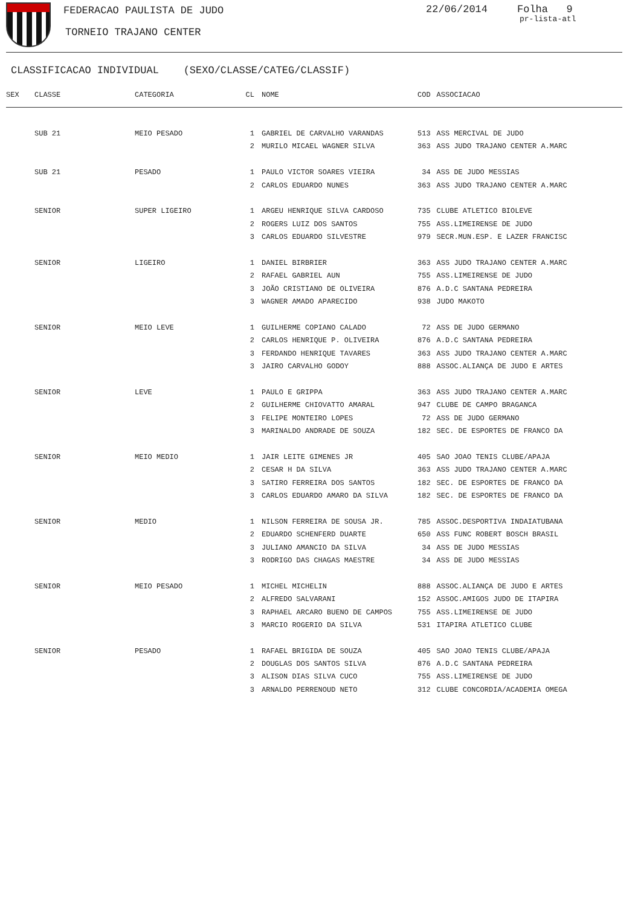FEDERACAO PAULISTA DE JUDO 22/06/2014 Folha 9
pr-lista-atl
TORNEIO TRAJANO CENTER
CLASSIFICACAO INDIVIDUAL (SEXO/CLASSE/CATEG/CLASSIF)
| SEX | CLASSE | CATEGORIA | CL | | NOME | COD | | ASSOCIACAO |
| --- | --- | --- | --- | --- | --- | --- | --- | --- |
| | SUB 21 | MEIO PESADO | 1 | | GABRIEL DE CARVALHO VARANDAS | 513 | | ASS MERCIVAL DE JUDO |
| | | | 2 | | MURILO MICAEL WAGNER SILVA | 363 | | ASS JUDO TRAJANO CENTER A.MARC |
| | SUB 21 | PESADO | 1 | | PAULO VICTOR SOARES VIEIRA | 34 | | ASS DE JUDO MESSIAS |
| | | | 2 | | CARLOS EDUARDO NUNES | 363 | | ASS JUDO TRAJANO CENTER A.MARC |
| | SENIOR | SUPER LIGEIRO | 1 | | ARGEU HENRIQUE SILVA CARDOSO | 735 | | CLUBE ATLETICO BIOLEVE |
| | | | 2 | | ROGERS LUIZ DOS SANTOS | 755 | | ASS.LIMEIRENSE DE JUDO |
| | | | 3 | | CARLOS EDUARDO SILVESTRE | 979 | | SECR.MUN.ESP. E LAZER FRANCISC |
| | SENIOR | LIGEIRO | 1 | | DANIEL BIRBRIER | 363 | | ASS JUDO TRAJANO CENTER A.MARC |
| | | | 2 | | RAFAEL GABRIEL AUN | 755 | | ASS.LIMEIRENSE DE JUDO |
| | | | 3 | | JOÃO CRISTIANO DE OLIVEIRA | 876 | | A.D.C SANTANA PEDREIRA |
| | | | 3 | | WAGNER AMADO APARECIDO | 938 | | JUDO MAKOTO |
| | SENIOR | MEIO LEVE | 1 | | GUILHERME COPIANO CALADO | 72 | | ASS DE JUDO GERMANO |
| | | | 2 | | CARLOS HENRIQUE P. OLIVEIRA | 876 | | A.D.C SANTANA PEDREIRA |
| | | | 3 | | FERDANDO HENRIQUE TAVARES | 363 | | ASS JUDO TRAJANO CENTER A.MARC |
| | | | 3 | | JAIRO CARVALHO GODOY | 888 | | ASSOC.ALIANÇA DE JUDO E ARTES |
| | SENIOR | LEVE | 1 | | PAULO E GRIPPA | 363 | | ASS JUDO TRAJANO CENTER A.MARC |
| | | | 2 | | GUILHERME CHIOVATTO AMARAL | 947 | | CLUBE DE CAMPO BRAGANCA |
| | | | 3 | | FELIPE MONTEIRO LOPES | 72 | | ASS DE JUDO GERMANO |
| | | | 3 | | MARINALDO ANDRADE DE SOUZA | 182 | | SEC. DE ESPORTES DE FRANCO DA |
| | SENIOR | MEIO MEDIO | 1 | | JAIR LEITE GIMENES JR | 405 | | SAO JOAO TENIS CLUBE/APAJA |
| | | | 2 | | CESAR H DA SILVA | 363 | | ASS JUDO TRAJANO CENTER A.MARC |
| | | | 3 | | SATIRO FERREIRA DOS SANTOS | 182 | | SEC. DE ESPORTES DE FRANCO DA |
| | | | 3 | | CARLOS EDUARDO AMARO DA SILVA | 182 | | SEC. DE ESPORTES DE FRANCO DA |
| | SENIOR | MEDIO | 1 | | NILSON FERREIRA DE SOUSA JR. | 785 | | ASSOC.DESPORTIVA INDAIATUBANA |
| | | | 2 | | EDUARDO SCHENFERD DUARTE | 650 | | ASS FUNC ROBERT BOSCH BRASIL |
| | | | 3 | | JULIANO AMANCIO DA SILVA | 34 | | ASS DE JUDO MESSIAS |
| | | | 3 | | RODRIGO DAS CHAGAS MAESTRE | 34 | | ASS DE JUDO MESSIAS |
| | SENIOR | MEIO PESADO | 1 | | MICHEL MICHELIN | 888 | | ASSOC.ALIANÇA DE JUDO E ARTES |
| | | | 2 | | ALFREDO SALVARANI | 152 | | ASSOC.AMIGOS JUDO DE ITAPIRA |
| | | | 3 | | RAPHAEL ARCARO BUENO DE CAMPOS | 755 | | ASS.LIMEIRENSE DE JUDO |
| | | | 3 | | MARCIO ROGERIO DA SILVA | 531 | | ITAPIRA ATLETICO CLUBE |
| | SENIOR | PESADO | 1 | | RAFAEL BRIGIDA DE SOUZA | 405 | | SAO JOAO TENIS CLUBE/APAJA |
| | | | 2 | | DOUGLAS DOS SANTOS SILVA | 876 | | A.D.C SANTANA PEDREIRA |
| | | | 3 | | ALISON DIAS SILVA CUCO | 755 | | ASS.LIMEIRENSE DE JUDO |
| | | | 3 | | ARNALDO PERRENOUD NETO | 312 | | CLUBE CONCORDIA/ACADEMIA OMEGA |